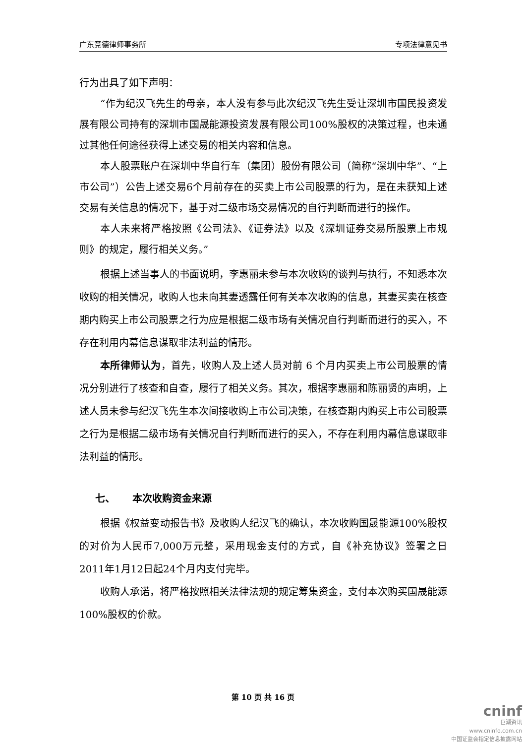广东竞德律师事务所 专项法律意见书
行为出具了如下声明：
“作为纪汉飞先生的母亲，本人没有参与此次纪汉飞先生受让深圳市国民投资发展有限公司持有的深圳市国晟能源投资发展有限公司100%股权的决策过程，也未通过其他任何途径获得上述交易的相关内容和信息。
本人股票账户在深圳中华自行车（集团）股份有限公司（简称“深圳中华”、“上市公司”）公告上述交易6个月前存在的买卖上市公司股票的行为，是在未获知上述交易有关信息的情况下，基于对二级市场交易情况的自行判断而进行的操作。
本人未来将严格按照《公司法》、《证券法》以及《深圳证券交易所股票上市规则》的规定，履行相关义务。”
根据上述当事人的书面说明，李惠丽未参与本次收购的谈判与执行，不知悉本次收购的相关情况，收购人也未向其妻透露任何有关本次收购的信息，其妻买卖在核查期内购买上市公司股票之行为应是根据二级市场有关情况自行判断而进行的买入，不存在利用内幕信息谋取非法利益的情形。
本所律师认为，首先，收购人及上述人员对前 6 个月内买卖上市公司股票的情况分别进行了核查和自查，履行了相关义务。其次，根据李惠丽和陈丽贤的声明，上述人员未参与纪汉飞先生本次间接收购上市公司决策，在核查期内购买上市公司股票之行为是根据二级市场有关情况自行判断而进行的买入，不存在利用内幕信息谋取非法利益的情形。
七、 本次收购资金来源
根据《权益变动报告书》及收购人纪汉飞的确认，本次收购国晟能源100%股权的对价为人民币7,000万元整，采用现金支付的方式，自《补充协议》签署之日2011年1月12日起24个月内支付完毕。
收购人承诺，将严格按照相关法律法规的规定筹集资金，支付本次购买国晟能源100%股权的价款。
第 10 页 共 16 页
cninf
巨潮资讯
www.cninfo.com.cn
中国证监会指定信息披露网站